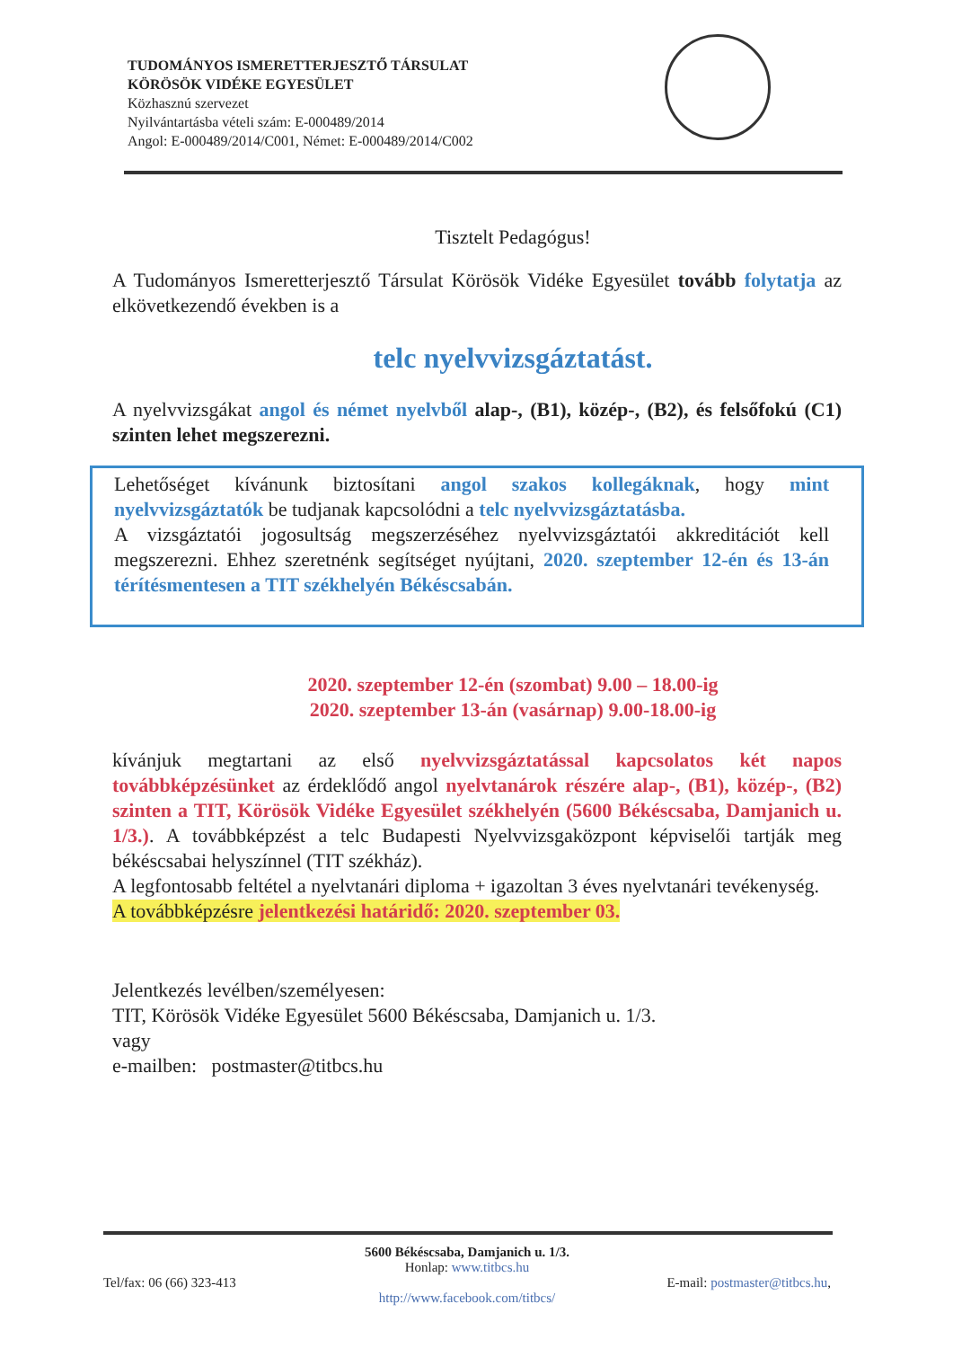TUDOMÁNYOS ISMERETTERJESZTŐ TÁRSULAT
KÖRÖSÖK VIDÉKE EGYESÜLET
Közhasznú szervezet
Nyilvántartásba vételi szám: E-000489/2014
Angol: E-000489/2014/C001, Német: E-000489/2014/C002
Tisztelt Pedagógus!
A Tudományos Ismeretterjesztő Társulat Körösök Vidéke Egyesület tovább folytatja az elkövetkezendő években is a
telc nyelvvizsgáztatást.
A nyelvvizsgákat angol és német nyelvből alap-, (B1), közép-, (B2), és felsőfokú (C1) szinten lehet megszerezni.
Lehetőséget kívánunk biztosítani angol szakos kollegáknak, hogy mint nyelvvizsgáztatók be tudjanak kapcsolódni a telc nyelvvizsgáztatásba.
A vizsgáztatói jogosultság megszerzéséhez nyelvvizsgáztatói akkreditációt kell megszerezni. Ehhez szeretnénk segítséget nyújtani, 2020. szeptember 12-én és 13-án térítésmentesen a TIT székhelyén Békéscsabán.
2020. szeptember 12-én (szombat) 9.00 – 18.00-ig
2020. szeptember 13-án (vasárnap) 9.00-18.00-ig
kívánjuk megtartani az első nyelvvizsgáztatással kapcsolatos két napos továbbképzésünket az érdeklődő angol nyelvtanárok részére alap-, (B1), közép-, (B2) szinten a TIT, Körösök Vidéke Egyesület székhelyén (5600 Békéscsaba, Damjanich u. 1/3.). A továbbképzést a telc Budapesti Nyelvvizsgaközpont képviselői tartják meg békéscsabai helyszínnel (TIT székház).
A legfontosabb feltétel a nyelvtanári diploma + igazoltan 3 éves nyelvtanári tevékenység.
A továbbképzésre jelentkezési határidő: 2020. szeptember 03.
Jelentkezés levélben/személyesen:
TIT, Körösök Vidéke Egyesület 5600 Békéscsaba, Damjanich u. 1/3.
vagy
e-mailben: postmaster@titbcs.hu
5600 Békéscsaba, Damjanich u. 1/3.
Honlap: www.titbcs.hu
Tel/fax: 06 (66) 323-413 E-mail: postmaster@titbcs.hu,
http://www.facebook.com/titbcs/